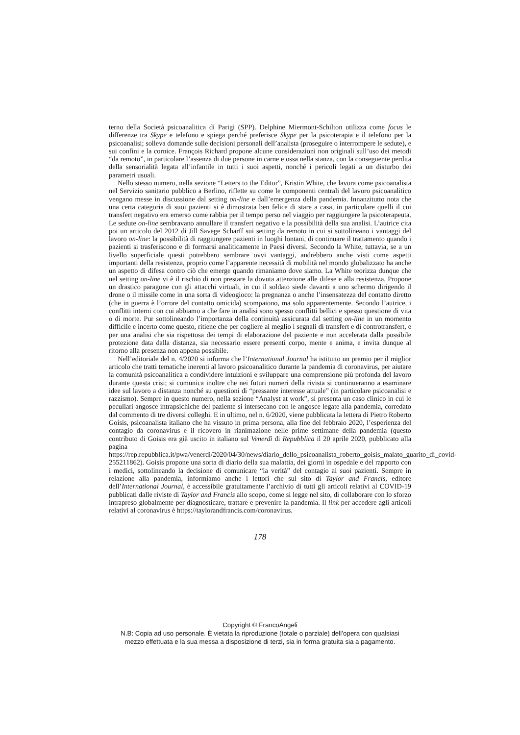terno della Società psicoanalitica di Parigi (SPP). Delphine Miermont-Schilton utilizza come focus le differenze tra Skype e telefono e spiega perché preferisce Skype per la psicoterapia e il telefono per la psicoanalisi; solleva domande sulle decisioni personali dell’analista (proseguire o interrompere le sedute), e sui confini e la cornice. François Richard propone alcune considerazioni non originali sull’uso dei metodi “da remoto”, in particolare l’assenza di due persone in carne e ossa nella stanza, con la conseguente perdita della sensorialità legata all’infantile in tutti i suoi aspetti, nonché i pericoli legati a un disturbo dei parametri usuali.
Nello stesso numero, nella sezione “Letters to the Editor”, Kristin White, che lavora come psicoanalista nel Servizio sanitario pubblico a Berlino, riflette su come le componenti centrali del lavoro psicoanalitico vengano messe in discussione dal setting on-line e dall’emergenza della pandemia. Innanzitutto nota che una certa categoria di suoi pazienti si è dimostrata ben felice di stare a casa, in particolare quelli il cui transfert negativo era emerso come rabbia per il tempo perso nel viaggio per raggiungere la psicoterapeuta. Le sedute on-line sembravano annullare il transfert negativo e la possibilità della sua analisi. L’autrice cita poi un articolo del 2012 di Jill Savege Scharff sui setting da remoto in cui si sottolineano i vantaggi del lavoro on-line: la possibilità di raggiungere pazienti in luoghi lontani, di continuare il trattamento quando i pazienti si trasferiscono e di formarsi analiticamente in Paesi diversi. Secondo la White, tuttavia, se a un livello superficiale questi potrebbero sembrare ovvi vantaggi, andrebbero anche visti come aspetti importanti della resistenza, proprio come l’apparente necessità di mobilità nel mondo globalizzato ha anche un aspetto di difesa contro ciò che emerge quando rimaniamo dove siamo. La White teorizza dunque che nel setting on-line vi è il rischio di non prestare la dovuta attenzione alle difese e alla resistenza. Propone un drastico paragone con gli attacchi virtuali, in cui il soldato siede davanti a uno schermo dirigendo il drone o il missile come in una sorta di videogioco: la pregnanza o anche l’insensatezza del contatto diretto (che in guerra è l’orrore del contatto omicida) scompaiono, ma solo apparentemente. Secondo l’autrice, i conflitti interni con cui abbiamo a che fare in analisi sono spesso conflitti bellici e spesso questione di vita o di morte. Pur sottolineando l’importanza della continuità assicurata dal setting on-line in un momento difficile e incerto come questo, ritiene che per cogliere al meglio i segnali di transfert e di controtransfert, e per una analisi che sia rispettosa dei tempi di elaborazione del paziente e non accelerata dalla possibile protezione data dalla distanza, sia necessario essere presenti corpo, mente e anima, e invita dunque al ritorno alla presenza non appena possibile.
Nell’editoriale del n. 4/2020 si informa che l’International Journal ha istituito un premio per il miglior articolo che tratti tematiche inerenti al lavoro psicoanalitico durante la pandemia di coronavirus, per aiutare la comunità psicoanalitica a condividere intuizioni e sviluppare una comprensione più profonda del lavoro durante questa crisi; si comunica inoltre che nei futuri numeri della rivista si continueranno a esaminare idee sul lavoro a distanza nonché su questioni di “pressante interesse attuale” (in particolare psicoanalisi e razzismo). Sempre in questo numero, nella sezione “Analyst at work”, si presenta un caso clinico in cui le peculiari angosce intrapsichiche del paziente si intersecano con le angosce legate alla pandemia, corredato dal commento di tre diversi colleghi. E in ultimo, nel n. 6/2020, viene pubblicata la lettera di Pietro Roberto Goisis, psicoanalista italiano che ha vissuto in prima persona, alla fine del febbraio 2020, l’esperienza del contagio da coronavirus e il ricovero in rianimazione nelle prime settimane della pandemia (questo contributo di Goisis era già uscito in italiano sul Venerdì di Repubblica il 20 aprile 2020, pubblicato alla pagina https://rep.repubblica.it/pwa/venerdi/2020/04/30/news/diario_dello_psicoanalista_roberto_goisis_malato_guarito_di_covid-255211862). Goisis propone una sorta di diario della sua malattia, dei giorni in ospedale e del rapporto con i medici, sottolineando la decisione di comunicare “la verità” del contagio ai suoi pazienti. Sempre in relazione alla pandemia, informiamo anche i lettori che sul sito di Taylor and Francis, editore dell’International Journal, è accessibile gratuitamente l’archivio di tutti gli articoli relativi al COVID-19 pubblicati dalle riviste di Taylor and Francis allo scopo, come si legge nel sito, di collaborare con lo sforzo intrapreso globalmente per diagnosticare, trattare e prevenire la pandemia. Il link per accedere agli articoli relativi al coronavirus è https://taylorandfrancis.com/coronavirus.
178
Copyright © FrancoAngeli
N.B: Copia ad uso personale. È vietata la riproduzione (totale o parziale) dell’opera con qualsiasi
mezzo effettuata e la sua messa a disposizione di terzi, sia in forma gratuita sia a pagamento.